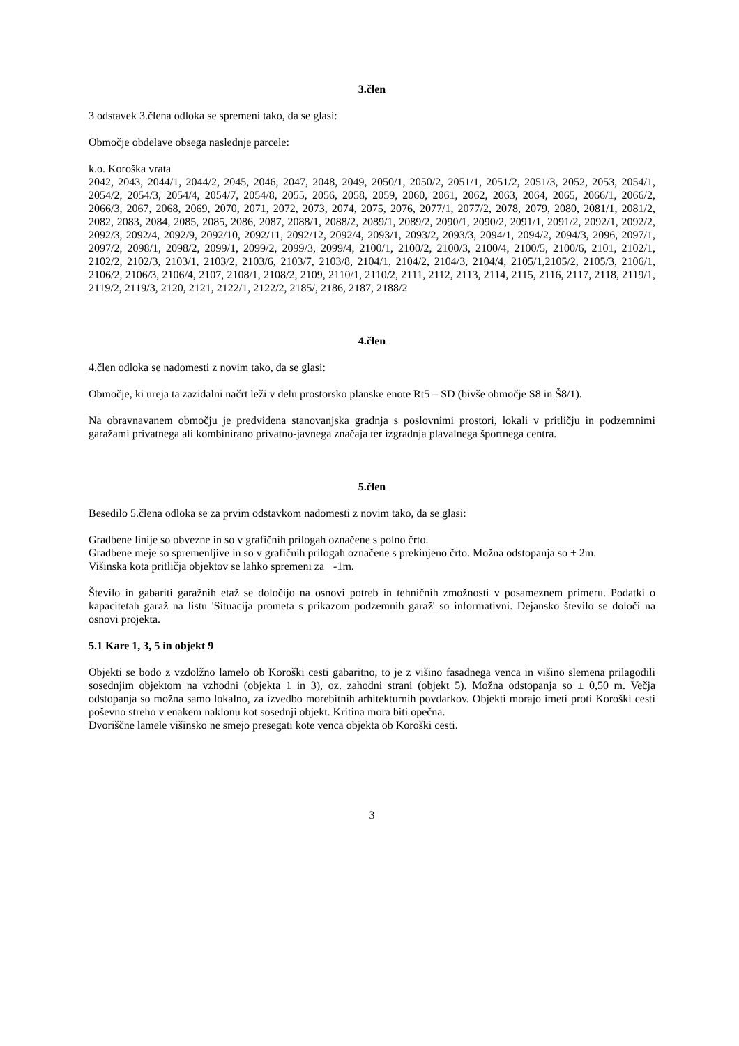3.člen
3 odstavek 3.člena odloka se spremeni tako, da se glasi:
Območje obdelave obsega naslednje parcele:
k.o. Koroška vrata
2042, 2043, 2044/1, 2044/2, 2045, 2046, 2047, 2048, 2049, 2050/1, 2050/2, 2051/1, 2051/2, 2051/3, 2052, 2053, 2054/1, 2054/2, 2054/3, 2054/4, 2054/7, 2054/8, 2055, 2056, 2058, 2059, 2060, 2061, 2062, 2063, 2064, 2065, 2066/1, 2066/2, 2066/3, 2067, 2068, 2069, 2070, 2071, 2072, 2073, 2074, 2075, 2076, 2077/1, 2077/2, 2078, 2079, 2080, 2081/1, 2081/2, 2082, 2083, 2084, 2085, 2085, 2086, 2087, 2088/1, 2088/2, 2089/1, 2089/2, 2090/1, 2090/2, 2091/1, 2091/2, 2092/1, 2092/2, 2092/3, 2092/4, 2092/9, 2092/10, 2092/11, 2092/12, 2092/4, 2093/1, 2093/2, 2093/3, 2094/1, 2094/2, 2094/3, 2096, 2097/1, 2097/2, 2098/1, 2098/2, 2099/1, 2099/2, 2099/3, 2099/4, 2100/1, 2100/2, 2100/3, 2100/4, 2100/5, 2100/6, 2101, 2102/1, 2102/2, 2102/3, 2103/1, 2103/2, 2103/6, 2103/7, 2103/8, 2104/1, 2104/2, 2104/3, 2104/4, 2105/1,2105/2, 2105/3, 2106/1, 2106/2, 2106/3, 2106/4, 2107, 2108/1, 2108/2, 2109, 2110/1, 2110/2, 2111, 2112, 2113, 2114, 2115, 2116, 2117, 2118, 2119/1, 2119/2, 2119/3, 2120, 2121, 2122/1, 2122/2, 2185/, 2186, 2187, 2188/2
4.člen
4.člen odloka se nadomesti z novim tako, da se glasi:
Območje, ki ureja ta zazidalni načrt leži v delu prostorsko planske enote Rt5 – SD (bivše območje S8 in Š8/1).
Na obravnavanem območju je predvidena stanovanjska gradnja s poslovnimi prostori, lokali v pritličju in podzemnimi garažami privatnega ali kombinirano privatno-javnega značaja ter izgradnja plavalnega športnega centra.
5.člen
Besedilo 5.člena odloka se za prvim odstavkom nadomesti z novim tako, da se glasi:
Gradbene linije so obvezne in so v grafičnih prilogah označene s polno črto.
Gradbene meje so spremenljive in so v grafičnih prilogah označene s prekinjeno črto. Možna odstopanja so ± 2m.
Višinska kota pritličja objektov se lahko spremeni za +-1m.
Število in gabariti garažnih etaž se določijo na osnovi potreb in tehničnih zmožnosti v posameznem primeru. Podatki o kapacitetah garaž na listu 'Situacija prometa s prikazom podzemnih garaž' so informativni. Dejansko število se določi na osnovi projekta.
5.1 Kare 1, 3, 5 in objekt 9
Objekti se bodo z vzdolžno lamelo ob Koroški cesti gabaritno, to je z višino fasadnega venca in višino slemena prilagodili sosednjim objektom na vzhodni (objekta 1 in 3), oz. zahodni strani (objekt 5). Možna odstopanja so ± 0,50 m. Večja odstopanja so možna samo lokalno, za izvedbo morebitnih arhitekturnih povdarkov. Objekti morajo imeti proti Koroški cesti poševno streho v enakem naklonu kot sosednji objekt. Kritina mora biti opečna.
Dvoriščne lamele višinsko ne smejo presegati kote venca objekta ob Koroški cesti.
3